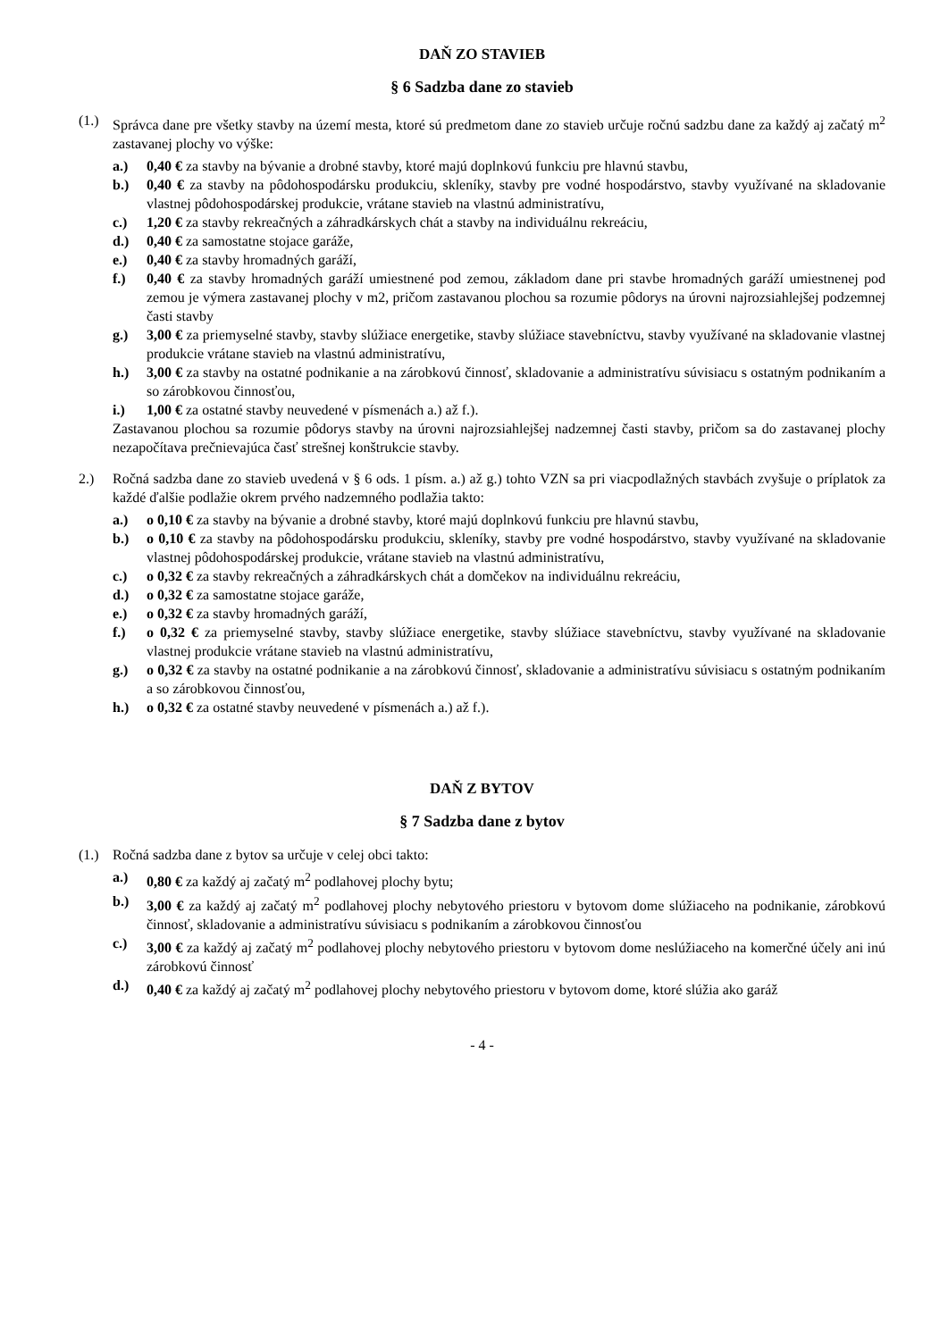DAŇ ZO STAVIEB
§ 6 Sadzba dane zo stavieb
(1.) Správca dane pre všetky stavby na území mesta, ktoré sú predmetom dane zo stavieb určuje ročnú sadzbu dane za každý aj začatý m<sup>2</sup> zastavanej plochy vo výške:
a.) 0,40 € za stavby na bývanie a drobné stavby, ktoré majú doplnkovú funkciu pre hlavnú stavbu,
b.) 0,40 € za stavby na pôdohospodársku produkciu, skleníky, stavby pre vodné hospodárstvo, stavby využívané na skladovanie vlastnej pôdohospodárskej produkcie, vrátane stavieb na vlastnú administratívu,
c.) 1,20 € za stavby rekreačných a záhradkárskych chát a stavby na individuálnu rekreáciu,
d.) 0,40 € za samostatne stojace garáže,
e.) 0,40 € za stavby hromadných garáží,
f.) 0,40 € za stavby hromadných garáží umiestnené pod zemou, základom dane pri stavbe hromadných garáží umiestnenej pod zemou je výmera zastavanej plochy v m2, pričom zastavanou plochou sa rozumie pôdorys na úrovni najrozsiahlejšej podzemnej časti stavby
g.) 3,00 € za priemyselné stavby, stavby slúžiace energetike, stavby slúžiace stavebníctvu, stavby využívané na skladovanie vlastnej produkcie vrátane stavieb na vlastnú administratívu,
h.) 3,00 € za stavby na ostatné podnikanie a na zárobkovú činnosť, skladovanie a administratívu súvisiacu s ostatným podnikaním a so zárobkovou činnosťou,
i.) 1,00 € za ostatné stavby neuvedené v písmenách a.) až f.).
Zastavanou plochou sa rozumie pôdorys stavby na úrovni najrozsiahlejšej nadzemnej časti stavby, pričom sa do zastavanej plochy nezapočítava prečnievajúca časť strešnej konštrukcie stavby.
2.) Ročná sadzba dane zo stavieb uvedená v § 6 ods. 1 písm. a.) až g.) tohto VZN sa pri viacpodlažných stavbách zvyšuje o príplatok za každé ďalšie podlažie okrem prvého nadzemného podlažia takto:
a.) o 0,10 € za stavby na bývanie a drobné stavby, ktoré majú doplnkovú funkciu pre hlavnú stavbu,
b.) o 0,10 € za stavby na pôdohospodársku produkciu, skleníky, stavby pre vodné hospodárstvo, stavby využívané na skladovanie vlastnej pôdohospodárskej produkcie, vrátane stavieb na vlastnú administratívu,
c.) o 0,32 € za stavby rekreačných a záhradkárskych chát a domčekov na individuálnu rekreáciu,
d.) o 0,32 € za samostatne stojace garáže,
e.) o 0,32 € za stavby hromadných garáží,
f.) o 0,32 € za priemyselné stavby, stavby slúžiace energetike, stavby slúžiace stavebníctvu, stavby využívané na skladovanie vlastnej produkcie vrátane stavieb na vlastnú administratívu,
g.) o 0,32 € za stavby na ostatné podnikanie a na zárobkovú činnosť, skladovanie a administratívu súvisiacu s ostatným podnikaním a so zárobkovou činnosťou,
h.) o 0,32 € za ostatné stavby neuvedené v písmenách a.) až f.).
DAŇ Z BYTOV
§ 7 Sadzba dane z bytov
(1.) Ročná sadzba dane z bytov sa určuje v celej obci takto:
a.) 0,80 € za každý aj začatý m<sup>2</sup> podlahovej plochy bytu;
b.) 3,00 € za každý aj začatý m<sup>2</sup> podlahovej plochy nebytového priestoru v bytovom dome slúžiaceho na podnikanie, zárobkovú činnosť, skladovanie a administratívu súvisiacu s podnikaním a zárobkovou činnosťou
c.) 3,00 € za každý aj začatý m<sup>2</sup> podlahovej plochy nebytového priestoru v bytovom dome neslúžiaceho na komerčné účely ani inú zárobkovú činnosť
d.) 0,40 € za každý aj začatý m<sup>2</sup> podlahovej plochy nebytového priestoru v bytovom dome, ktoré slúžia ako garáž
- 4 -